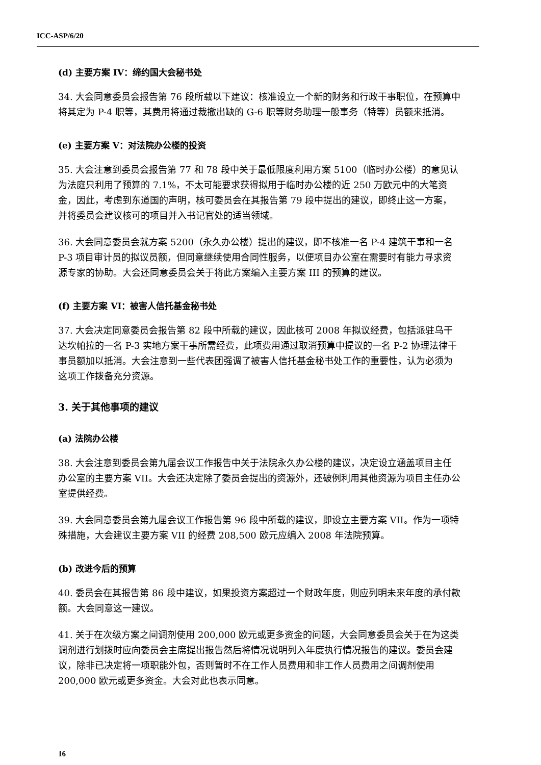ICC-ASP/6/20
(d) 主要方案 IV：缔约国大会秘书处
34. 大会同意委员会报告第 76 段所载以下建议：核准设立一个新的财务和行政干事职位，在预算中将其定为 P-4 职等，其费用将通过裁撤出缺的 G-6 职等财务助理一般事务（特等）员额来抵消。
(e) 主要方案 V：对法院办公楼的投资
35. 大会注意到委员会报告第 77 和 78 段中关于最低限度利用方案 5100（临时办公楼）的意见认为法庭只利用了预算的 7.1%，不太可能要求获得拟用于临时办公楼的近 250 万欧元中的大笔资金，因此，考虑到东道国的声明，核可委员会在其报告第 79 段中提出的建议，即终止这一方案，并将委员会建议核可的项目并入书记官处的适当领域。
36. 大会同意委员会就方案 5200（永久办公楼）提出的建议，即不核准一名 P-4 建筑干事和一名 P-3 项目审计员的拟议员额，但同意继续使用合同性服务，以便项目办公室在需要时有能力寻求资源专家的协助。大会还同意委员会关于将此方案编入主要方案 III 的预算的建议。
(f) 主要方案 VI：被害人信托基金秘书处
37. 大会决定同意委员会报告第 82 段中所载的建议，因此核可 2008 年拟议经费，包括派驻乌干达坎帕拉的一名 P-3 实地方案干事所需经费，此项费用通过取消预算中提议的一名 P-2 协理法律干事员额加以抵消。大会注意到一些代表团强调了被害人信托基金秘书处工作的重要性，认为必须为这项工作拨备充分资源。
3. 关于其他事项的建议
(a) 法院办公楼
38. 大会注意到委员会第九届会议工作报告中关于法院永久办公楼的建议，决定设立涵盖项目主任办公室的主要方案 VII。大会还决定除了委员会提出的资源外，还破例利用其他资源为项目主任办公室提供经费。
39. 大会同意委员会第九届会议工作报告第 96 段中所载的建议，即设立主要方案 VII。作为一项特殊措施，大会建议主要方案 VII 的经费 208,500 欧元应编入 2008 年法院预算。
(b) 改进今后的预算
40. 委员会在其报告第 86 段中建议，如果投资方案超过一个财政年度，则应列明未来年度的承付款额。大会同意这一建议。
41. 关于在次级方案之间调剂使用 200,000 欧元或更多资金的问题，大会同意委员会关于在为这类调剂进行划拨时应向委员会主席提出报告然后将情况说明列入年度执行情况报告的建议。委员会建议，除非已决定将一项职能外包，否则暂时不在工作人员费用和非工作人员费用之间调剂使用 200,000 欧元或更多资金。大会对此也表示同意。
16